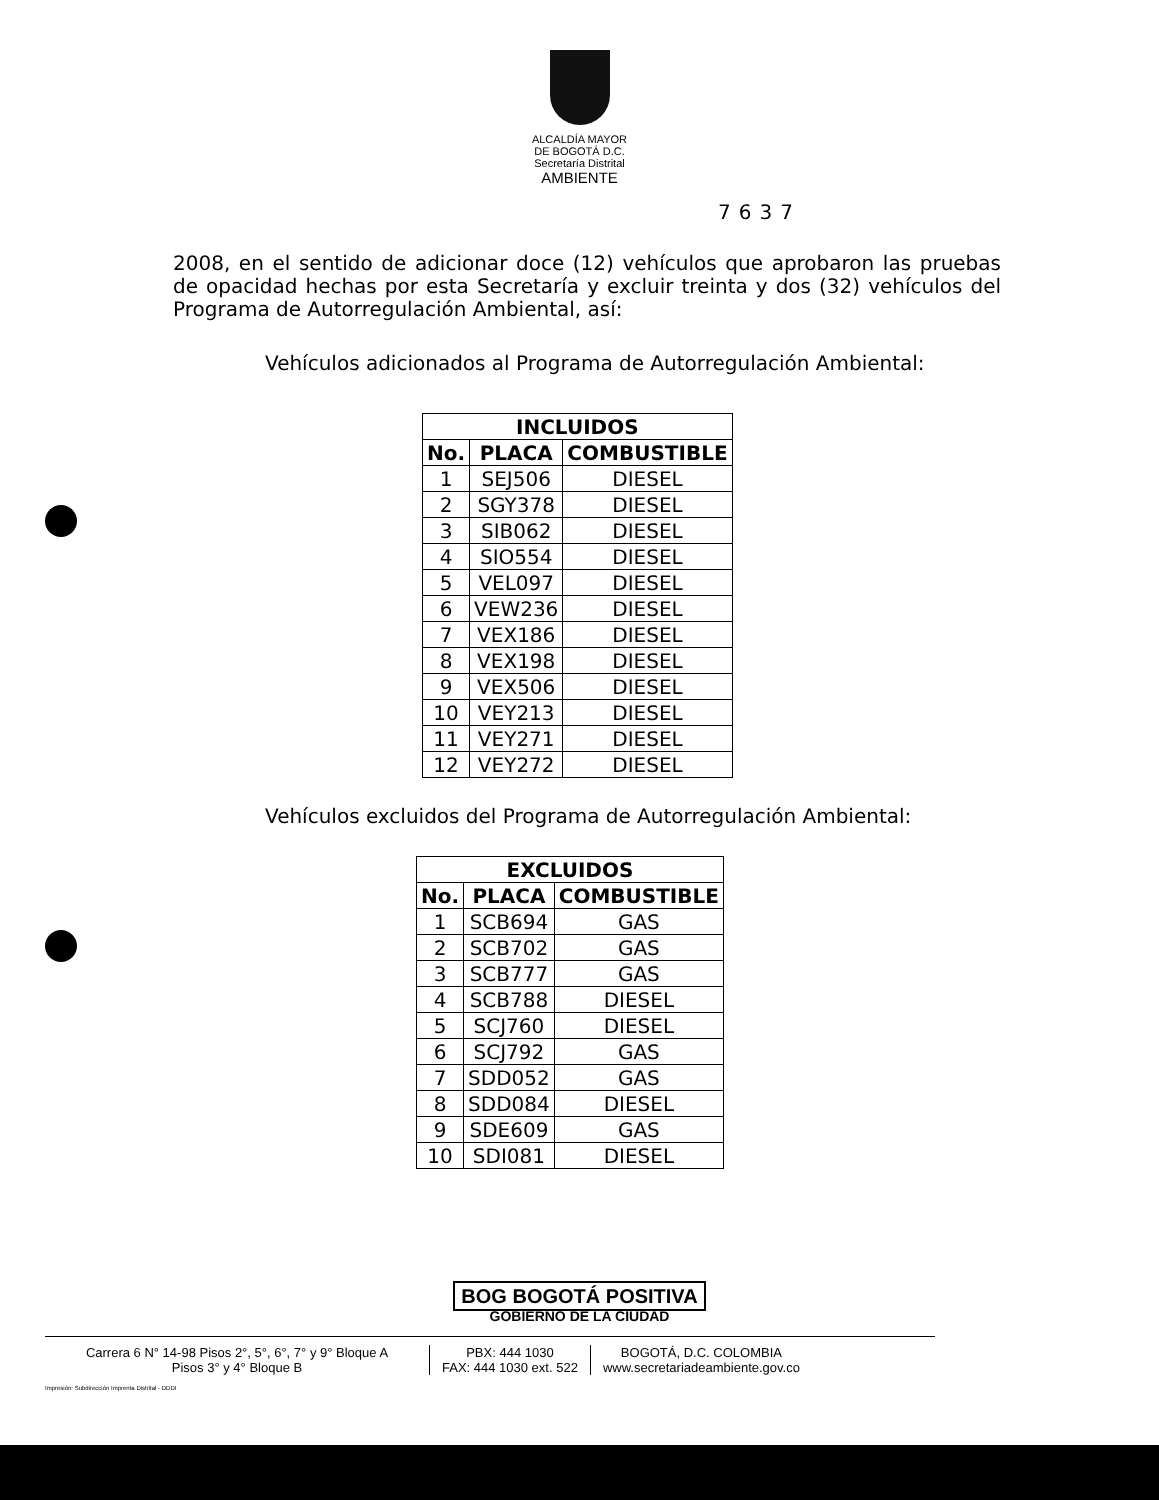ALCALDÍA MAYOR
DE BOGOTÁ D.C.
Secretaría Distrital
AMBIENTE
7637
2008, en el sentido de adicionar doce (12) vehículos que aprobaron las pruebas de opacidad hechas por esta Secretaría y excluir treinta y dos (32) vehículos del Programa de Autorregulación Ambiental, así:
Vehículos adicionados al Programa de Autorregulación Ambiental:
| INCLUIDOS | | |
| --- | --- | --- |
| No. | PLACA | COMBUSTIBLE |
| 1 | SEJ506 | DIESEL |
| 2 | SGY378 | DIESEL |
| 3 | SIB062 | DIESEL |
| 4 | SIO554 | DIESEL |
| 5 | VEL097 | DIESEL |
| 6 | VEW236 | DIESEL |
| 7 | VEX186 | DIESEL |
| 8 | VEX198 | DIESEL |
| 9 | VEX506 | DIESEL |
| 10 | VEY213 | DIESEL |
| 11 | VEY271 | DIESEL |
| 12 | VEY272 | DIESEL |
Vehículos excluidos del Programa de Autorregulación Ambiental:
| EXCLUIDOS | | |
| --- | --- | --- |
| No. | PLACA | COMBUSTIBLE |
| 1 | SCB694 | GAS |
| 2 | SCB702 | GAS |
| 3 | SCB777 | GAS |
| 4 | SCB788 | DIESEL |
| 5 | SCJ760 | DIESEL |
| 6 | SCJ792 | GAS |
| 7 | SDD052 | GAS |
| 8 | SDD084 | DIESEL |
| 9 | SDE609 | GAS |
| 10 | SDI081 | DIESEL |
BOG BOGOTÁ POSITIVA
GOBIERNO DE LA CIUDAD
Carrera 6 N° 14-98 Pisos 2°, 5°, 6°, 7° y 9° Bloque A
Pisos 3° y 4° Bloque B
PBX: 444 1030
FAX: 444 1030 ext. 522
BOGOTÁ, D.C. COLOMBIA
www.secretariadeambiente.gov.co
Impresión: Subdirección Imprenta Distrital - DDDI